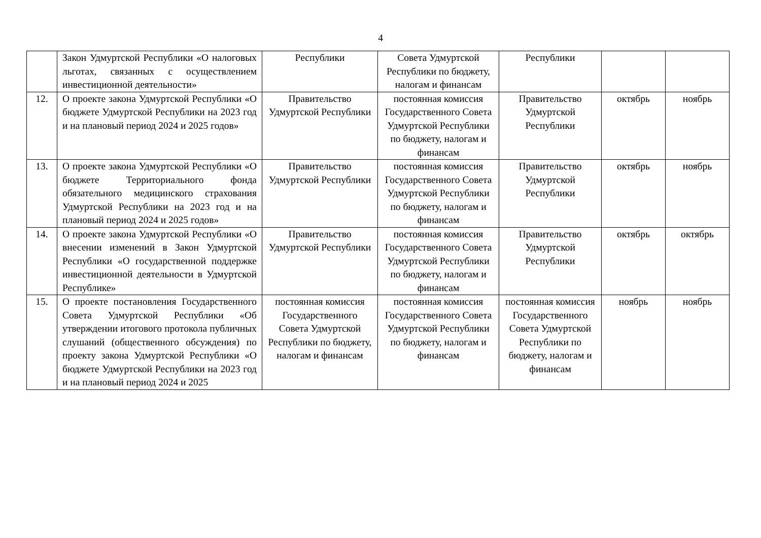4
| | Закон Удмуртской Республики «О налоговых льготах, связанных с осуществлением инвестиционной деятельности» | Республики | Совета Удмуртской Республики по бюджету, налогам и финансам | Республики | | |
| 12. | О проекте закона Удмуртской Республики «О бюджете Удмуртской Республики на 2023 год и на плановый период 2024 и 2025 годов» | Правительство Удмуртской Республики | постоянная комиссия Государственного Совета Удмуртской Республики по бюджету, налогам и финансам | Правительство Удмуртской Республики | октябрь | ноябрь |
| 13. | О проекте закона Удмуртской Республики «О бюджете Территориального фонда обязательного медицинского страхования Удмуртской Республики на 2023 год и на плановый период 2024 и 2025 годов» | Правительство Удмуртской Республики | постоянная комиссия Государственного Совета Удмуртской Республики по бюджету, налогам и финансам | Правительство Удмуртской Республики | октябрь | ноябрь |
| 14. | О проекте закона Удмуртской Республики «О внесении изменений в Закон Удмуртской Республики «О государственной поддержке инвестиционной деятельности в Удмуртской Республике» | Правительство Удмуртской Республики | постоянная комиссия Государственного Совета Удмуртской Республики по бюджету, налогам и финансам | Правительство Удмуртской Республики | октябрь | октябрь |
| 15. | О проекте постановления Государственного Совета Удмуртской Республики «Об утверждении итогового протокола публичных слушаний (общественного обсуждения) по проекту закона Удмуртской Республики «О бюджете Удмуртской Республики на 2023 год и на плановый период 2024 и 2025 | постоянная комиссия Государственного Совета Удмуртской Республики по бюджету, налогам и финансам | постоянная комиссия Государственного Совета Удмуртской Республики по бюджету, налогам и финансам | постоянная комиссия Государственного Совета Удмуртской Республики по бюджету, налогам и финансам | ноябрь | ноябрь |